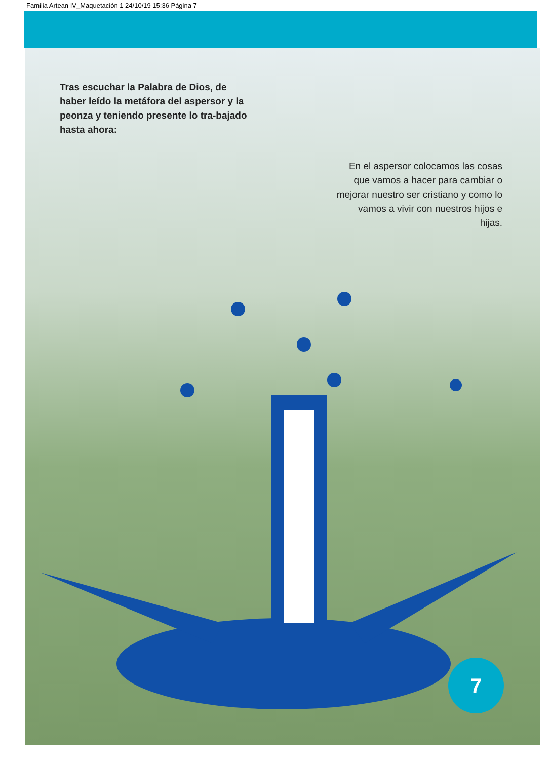Familia Artean IV_Maquetación 1 24/10/19 15:36 Página 7
Tras escuchar la Palabra de Dios, de haber leído la metáfora del aspersor y la peonza y teniendo presente lo tra-bajado hasta ahora:
En el aspersor colocamos las cosas que vamos a hacer para cambiar o mejorar nuestro ser cristiano y como lo vamos a vivir con nuestros hijos e hijas.
7